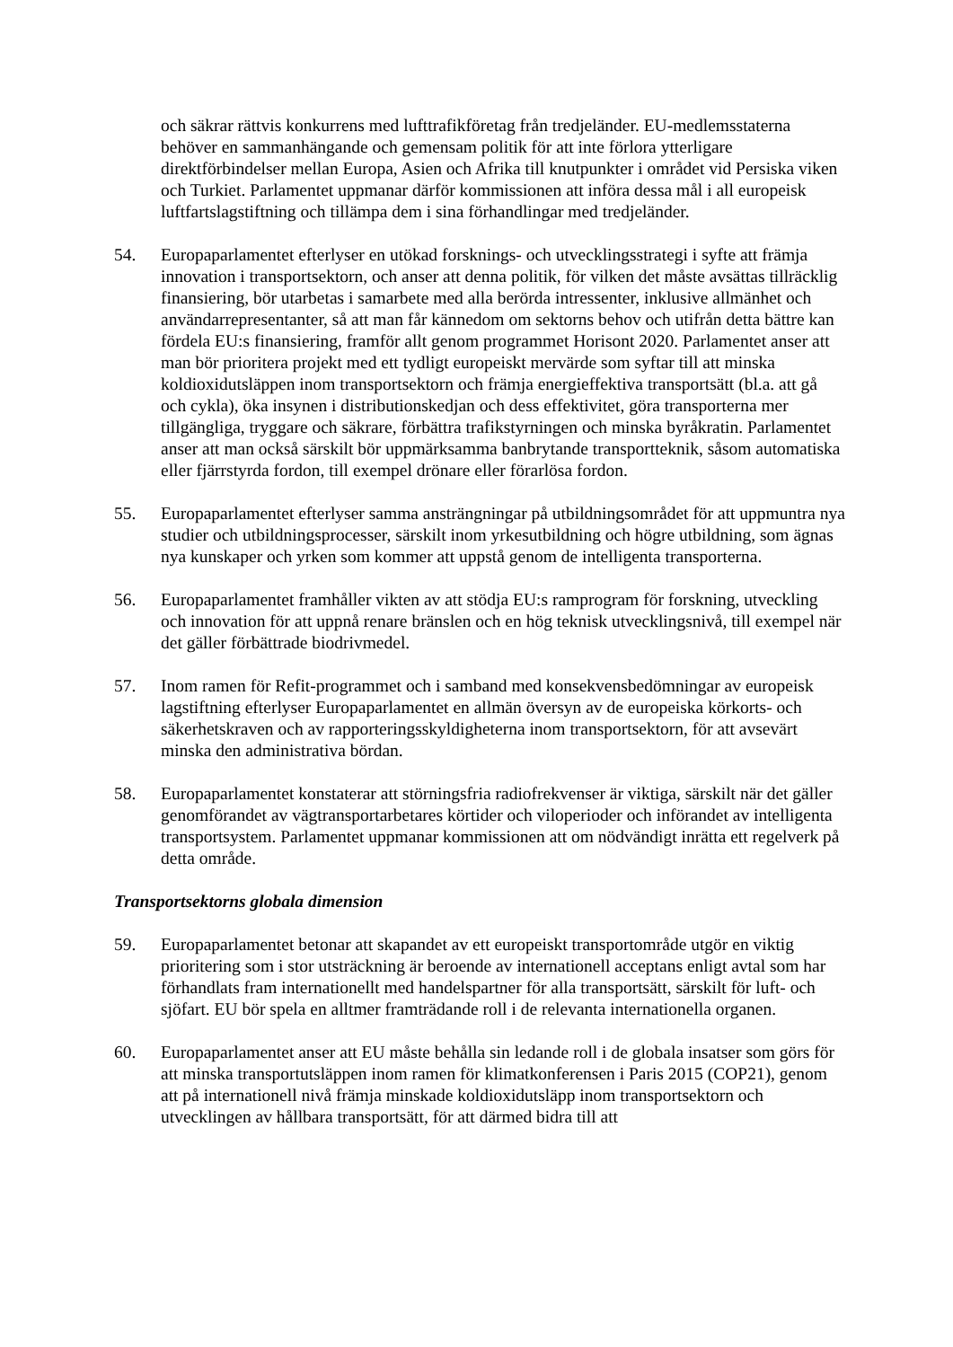och säkrar rättvis konkurrens med lufttrafikföretag från tredjeländer. EU-medlemsstaterna behöver en sammanhängande och gemensam politik för att inte förlora ytterligare direktförbindelser mellan Europa, Asien och Afrika till knutpunkter i området vid Persiska viken och Turkiet. Parlamentet uppmanar därför kommissionen att införa dessa mål i all europeisk luftfartslagstiftning och tillämpa dem i sina förhandlingar med tredjeländer.
54. Europaparlamentet efterlyser en utökad forsknings- och utvecklingsstrategi i syfte att främja innovation i transportsektorn, och anser att denna politik, för vilken det måste avsättas tillräcklig finansiering, bör utarbetas i samarbete med alla berörda intressenter, inklusive allmänhet och användarrepresentanter, så att man får kännedom om sektorns behov och utifrån detta bättre kan fördela EU:s finansiering, framför allt genom programmet Horisont 2020. Parlamentet anser att man bör prioritera projekt med ett tydligt europeiskt mervärde som syftar till att minska koldioxidutsläppen inom transportsektorn och främja energieffektiva transportsätt (bl.a. att gå och cykla), öka insynen i distributionskedjan och dess effektivitet, göra transporterna mer tillgängliga, tryggare och säkrare, förbättra trafikstyrningen och minska byråkratin. Parlamentet anser att man också särskilt bör uppmärksamma banbrytande transportteknik, såsom automatiska eller fjärrstyrda fordon, till exempel drönare eller förarlösa fordon.
55. Europaparlamentet efterlyser samma ansträngningar på utbildningsområdet för att uppmuntra nya studier och utbildningsprocesser, särskilt inom yrkesutbildning och högre utbildning, som ägnas nya kunskaper och yrken som kommer att uppstå genom de intelligenta transporterna.
56. Europaparlamentet framhåller vikten av att stödja EU:s ramprogram för forskning, utveckling och innovation för att uppnå renare bränslen och en hög teknisk utvecklingsnivå, till exempel när det gäller förbättrade biodrivmedel.
57. Inom ramen för Refit-programmet och i samband med konsekvensbedömningar av europeisk lagstiftning efterlyser Europaparlamentet en allmän översyn av de europeiska körkorts- och säkerhetskraven och av rapporteringsskyldigheterna inom transportsektorn, för att avsevärt minska den administrativa bördan.
58. Europaparlamentet konstaterar att störningsfria radiofrekvenser är viktiga, särskilt när det gäller genomförandet av vägtransportarbetares körtider och viloperioder och införandet av intelligenta transportsystem. Parlamentet uppmanar kommissionen att om nödvändigt inrätta ett regelverk på detta område.
Transportsektorns globala dimension
59. Europaparlamentet betonar att skapandet av ett europeiskt transportområde utgör en viktig prioritering som i stor utsträckning är beroende av internationell acceptans enligt avtal som har förhandlats fram internationellt med handelspartner för alla transportsätt, särskilt för luft- och sjöfart. EU bör spela en alltmer framträdande roll i de relevanta internationella organen.
60. Europaparlamentet anser att EU måste behålla sin ledande roll i de globala insatser som görs för att minska transportutsläppen inom ramen för klimatkonferensen i Paris 2015 (COP21), genom att på internationell nivå främja minskade koldioxidutsläpp inom transportsektorn och utvecklingen av hållbara transportsätt, för att därmed bidra till att